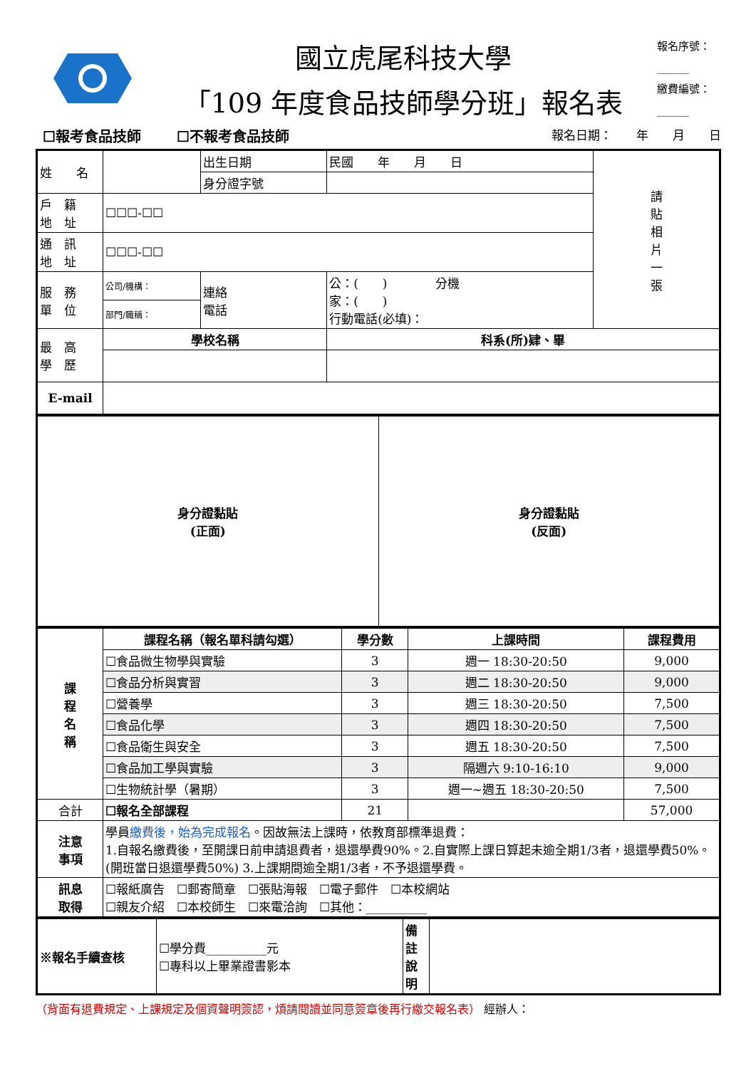國立虎尾科技大學
「109 年度食品技師學分班」報名表
報名序號：
______
繳費編號：
______
☐報考食品技師 ☐不報考食品技師 報名日期：　　年　　月　　日
| 姓 名 | | 出生日期 | 民國 年 月 日 | 請 貼 相 片 一 張 |
| | | 身分證字號 | | |
| 戶 籍 地 址 | ☐☐☐-☐☐ | | | |
| 通 訊 地 址 | ☐☐☐-☐☐ | | | |
| 服 務 單 位 | 公司/機構： | 連絡 電話 | 公：( ) 分機 家：( ) 行動電話(必填)： | |
| | 部門/職稱： | | | |
| 最 高 學 歷 | 學校名稱 | | 科系(所)肄、畢 | |
| E-mail | | | | |
| 身分證黏貼 (正面) | 身分證黏貼 (反面) |
| 課 程 名 稱 | 課程名稱（報名單科請勾選） | 學分數 | 上課時間 | 課程費用 |
| | ☐食品微生物學與實驗 | 3 | 週一 18:30-20:50 | 9,000 |
| | ☐食品分析與實習 | 3 | 週二 18:30-20:50 | 9,000 |
| | ☐營養學 | 3 | 週三 18:30-20:50 | 7,500 |
| | ☐食品化學 | 3 | 週四 18:30-20:50 | 7,500 |
| | ☐食品衛生與安全 | 3 | 週五 18:30-20:50 | 7,500 |
| | ☐食品加工學與實驗 | 3 | 隔週六 9:10-16:10 | 9,000 |
| | ☐生物統計學（暑期） | 3 | 週一~週五 18:30-20:50 | 7,500 |
| 合計 | ☐報名全部課程 | 21 | | 57,000 |
| 注意 事項 | 學員 繳費後，始為完成報名 。因故無法上課時，依教育部標準退費： 1.自報名繳費後，至開課日前申請退費者，退還學費90%。2.自實際上課日算起未逾全期1/3者，退還學費50%。(開班當日退還學費50%) 3.上課期間逾全期1/3者，不予退還學費。 | | | |
| 訊息 取得 | ☐報紙廣告 ☐郵寄簡章 ☐張貼海報 ☐電子郵件 ☐本校網站 ☐親友介紹 ☐本校師生 ☐來電洽詢 ☐其他：__________ | | | |
| ※報名手續查核 | ☐學分費__________元 ☐專科以上畢業證書影本 | 備註說明 | |
（背面有退費規定、上課規定及個資聲明簽認，煩請閱讀並同意簽章後再行繳交報名表） 經辦人：